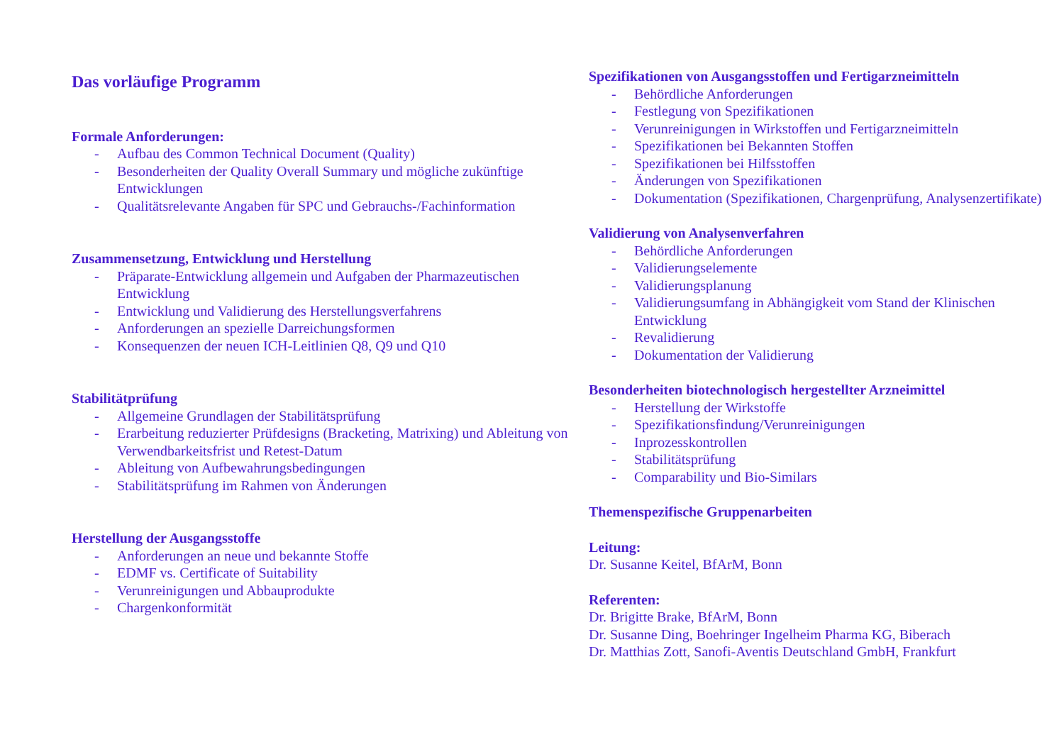Das vorläufige Programm
Formale Anforderungen:
- Aufbau des Common Technical Document (Quality)
- Besonderheiten der Quality Overall Summary und mögliche zukünftige Entwicklungen
- Qualitätsrelevante Angaben für SPC und Gebrauchs-/Fachinformation
Zusammensetzung, Entwicklung und Herstellung
- Präparate-Entwicklung allgemein und Aufgaben der Pharmazeutischen Entwicklung
- Entwicklung und Validierung des Herstellungsverfahrens
- Anforderungen an spezielle Darreichungsformen
- Konsequenzen der neuen ICH-Leitlinien Q8, Q9 und Q10
Stabilitätprüfung
- Allgemeine Grundlagen der Stabilitätsprüfung
- Erarbeitung reduzierter Prüfdesigns (Bracketing, Matrixing) und Ableitung von Verwendbarkeitsfrist und Retest-Datum
- Ableitung von Aufbewahrungsbedingungen
- Stabilitätsprüfung im Rahmen von Änderungen
Herstellung der Ausgangsstoffe
- Anforderungen an neue und bekannte Stoffe
- EDMF vs. Certificate of Suitability
- Verunreinigungen und Abbauprodukte
- Chargenkonformität
Spezifikationen von Ausgangsstoffen und Fertigarzneimitteln
- Behördliche Anforderungen
- Festlegung von Spezifikationen
- Verunreinigungen in Wirkstoffen und Fertigarzneimitteln
- Spezifikationen bei Bekannten Stoffen
- Spezifikationen bei Hilfsstoffen
- Änderungen von Spezifikationen
- Dokumentation (Spezifikationen, Chargenprüfung, Analysenzertifikate)
Validierung von Analysenverfahren
- Behördliche Anforderungen
- Validierungselemente
- Validierungsplanung
- Validierungsumfang in Abhängigkeit vom Stand der Klinischen Entwicklung
- Revalidierung
- Dokumentation der Validierung
Besonderheiten biotechnologisch hergestellter Arzneimittel
- Herstellung der Wirkstoffe
- Spezifikationsfindung/Verunreinigungen
- Inprozesskontrollen
- Stabilitätsprüfung
- Comparability und Bio-Similars
Themenspezifische Gruppenarbeiten
Leitung:
Dr. Susanne Keitel, BfArM, Bonn
Referenten:
Dr. Brigitte Brake, BfArM, Bonn
Dr. Susanne Ding, Boehringer Ingelheim Pharma KG, Biberach
Dr. Matthias Zott, Sanofi-Aventis Deutschland GmbH, Frankfurt